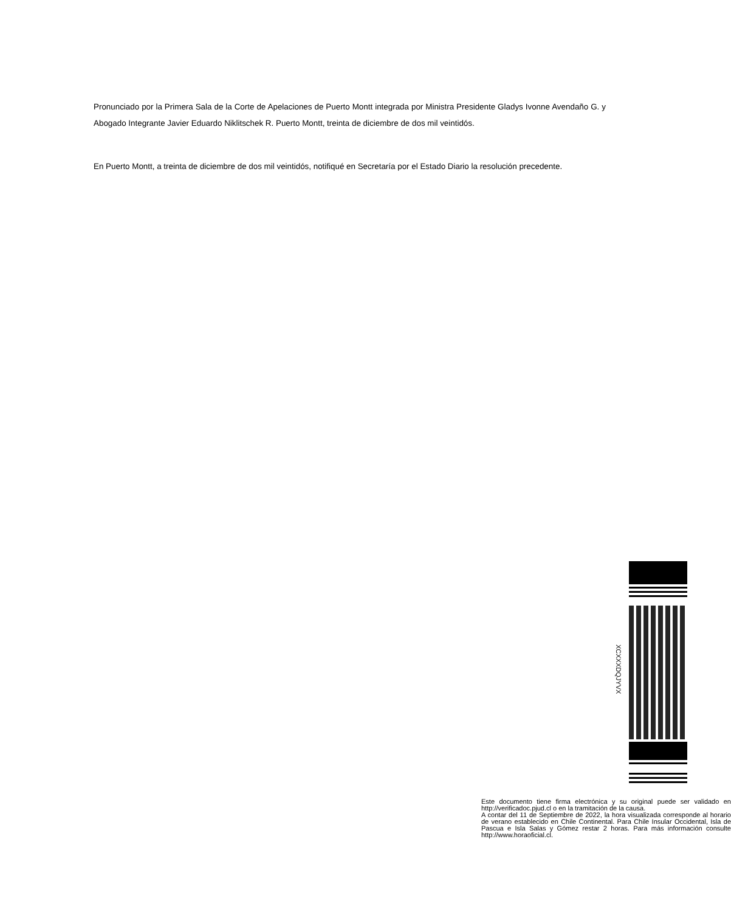Pronunciado por la Primera Sala de la Corte de Apelaciones de Puerto Montt integrada por Ministra Presidente Gladys Ivonne Avendaño G. y Abogado Integrante Javier Eduardo Niklitschek R. Puerto Montt, treinta de diciembre de dos mil veintidós.
En Puerto Montt, a treinta de diciembre de dos mil veintidós, notifiqué en Secretaría por el Estado Diario la resolución precedente.
XCXXXDQJYVX
Este documento tiene firma electrónica y su original puede ser validado en http://verificadoc.pjud.cl o en la tramitación de la causa.
A contar del 11 de Septiembre de 2022, la hora visualizada corresponde al horario de verano establecido en Chile Continental. Para Chile Insular Occidental, Isla de Pascua e Isla Salas y Gómez restar 2 horas. Para más información consulte http://www.horaoficial.cl.